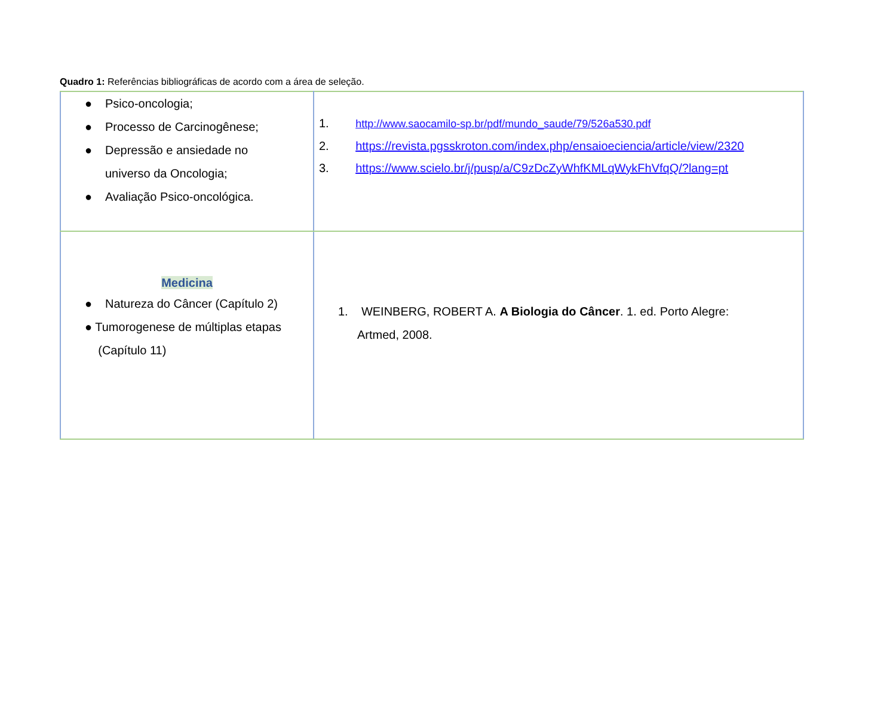Quadro 1: Referências bibliográficas de acordo com a área de seleção.
| ● Psico-oncologia; ● Processo de Carcinogênese; ● Depressão e ansiedade no universo da Oncologia; ● Avaliação Psico-oncológica. | 1. http://www.saocamilo-sp.br/pdf/mundo_saude/79/526a530.pdf 2. https://revista.pgsskroton.com/index.php/ensaioeciencia/article/view/2320 3. https://www.scielo.br/j/pusp/a/C9zDcZyWhfKMLqWykFhVfqQ/?lang=pt |
| Medicina ● Natureza do Câncer (Capítulo 2) ● Tumorogenese de múltiplas etapas (Capítulo 11) | 1. WEINBERG, ROBERT A. A Biologia do Câncer . 1. ed. Porto Alegre: Artmed, 2008. |